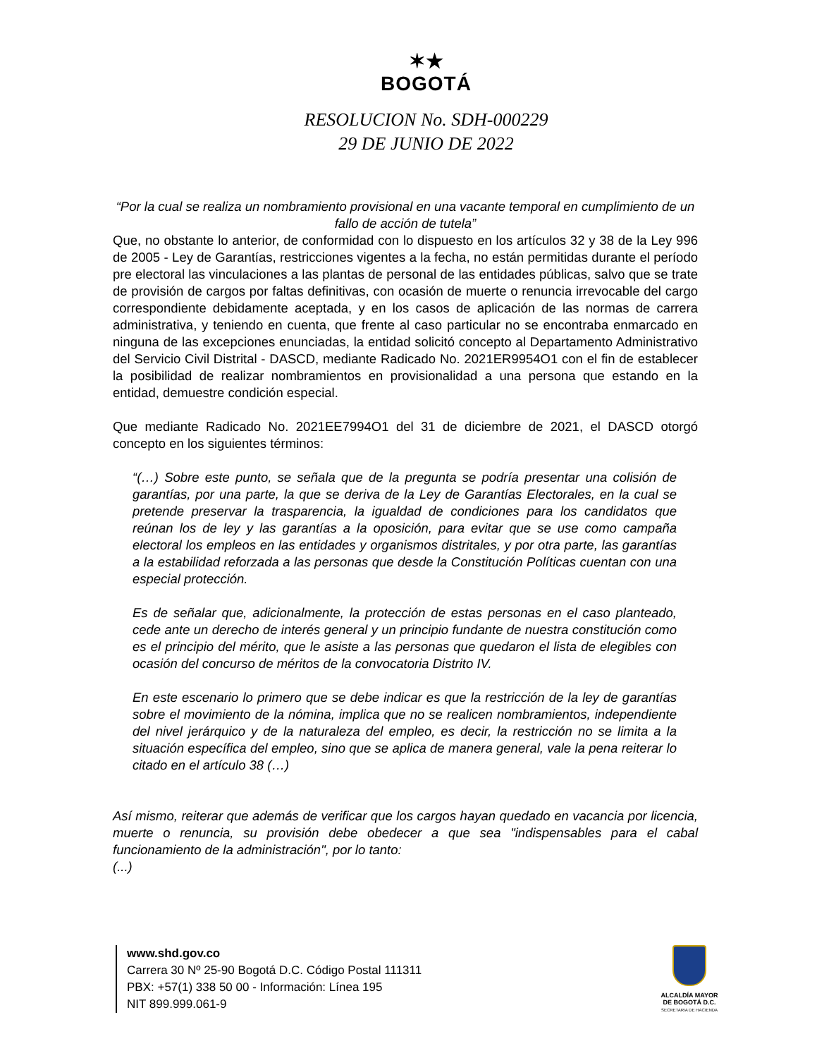✶★
BOGOTÁ
RESOLUCION No. SDH-000229
29 DE JUNIO DE 2022
“Por la cual se realiza un nombramiento provisional en una vacante temporal en cumplimiento de un fallo de acción de tutela”
Que, no obstante lo anterior, de conformidad con lo dispuesto en los artículos 32 y 38 de la Ley 996 de 2005 - Ley de Garantías, restricciones vigentes a la fecha, no están permitidas durante el período pre electoral las vinculaciones a las plantas de personal de las entidades públicas, salvo que se trate de provisión de cargos por faltas definitivas, con ocasión de muerte o renuncia irrevocable del cargo correspondiente debidamente aceptada, y en los casos de aplicación de las normas de carrera administrativa, y teniendo en cuenta, que frente al caso particular no se encontraba enmarcado en ninguna de las excepciones enunciadas, la entidad solicitó concepto al Departamento Administrativo del Servicio Civil Distrital - DASCD, mediante Radicado No. 2021ER9954O1 con el fin de establecer la posibilidad de realizar nombramientos en provisionalidad a una persona que estando en la entidad, demuestre condición especial.
Que mediante Radicado No. 2021EE7994O1 del 31 de diciembre de 2021, el DASCD otorgó concepto en los siguientes términos:
“(…) Sobre este punto, se señala que de la pregunta se podría presentar una colisión de garantías, por una parte, la que se deriva de la Ley de Garantías Electorales, en la cual se pretende preservar la trasparencia, la igualdad de condiciones para los candidatos que reúnan los de ley y las garantías a la oposición, para evitar que se use como campaña electoral los empleos en las entidades y organismos distritales, y por otra parte, las garantías a la estabilidad reforzada a las personas que desde la Constitución Políticas cuentan con una especial protección.
Es de señalar que, adicionalmente, la protección de estas personas en el caso planteado, cede ante un derecho de interés general y un principio fundante de nuestra constitución como es el principio del mérito, que le asiste a las personas que quedaron el lista de elegibles con ocasión del concurso de méritos de la convocatoria Distrito IV.
En este escenario lo primero que se debe indicar es que la restricción de la ley de garantías sobre el movimiento de la nómina, implica que no se realicen nombramientos, independiente del nivel jerárquico y de la naturaleza del empleo, es decir, la restricción no se limita a la situación específica del empleo, sino que se aplica de manera general, vale la pena reiterar lo citado en el artículo 38 (…)
Así mismo, reiterar que además de verificar que los cargos hayan quedado en vacancia por licencia, muerte o renuncia, su provisión debe obedecer a que sea "indispensables para el cabal funcionamiento de la administración", por lo tanto:
(...)
www.shd.gov.co
Carrera 30 Nº 25-90 Bogotá D.C. Código Postal 111311
PBX: +57(1) 338 50 00 - Información: Línea 195
NIT 899.999.061-9
ALCALDÍA MAYOR
DE BOGOTÁ D.C.
SECRETARIA DE HACIENDA